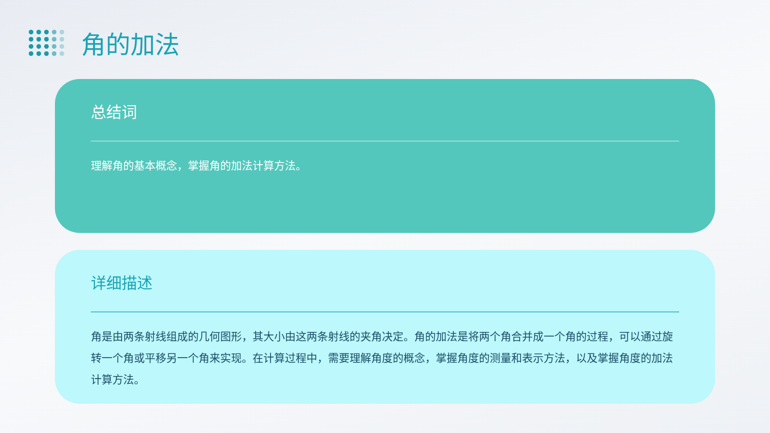角的加法
总结词
理解角的基本概念，掌握角的加法计算方法。
详细描述
角是由两条射线组成的几何图形，其大小由这两条射线的夹角决定。角的加法是将两个角合并成一个角的过程，可以通过旋转一个角或平移另一个角来实现。在计算过程中，需要理解角度的概念，掌握角度的测量和表示方法，以及掌握角度的加法计算方法。